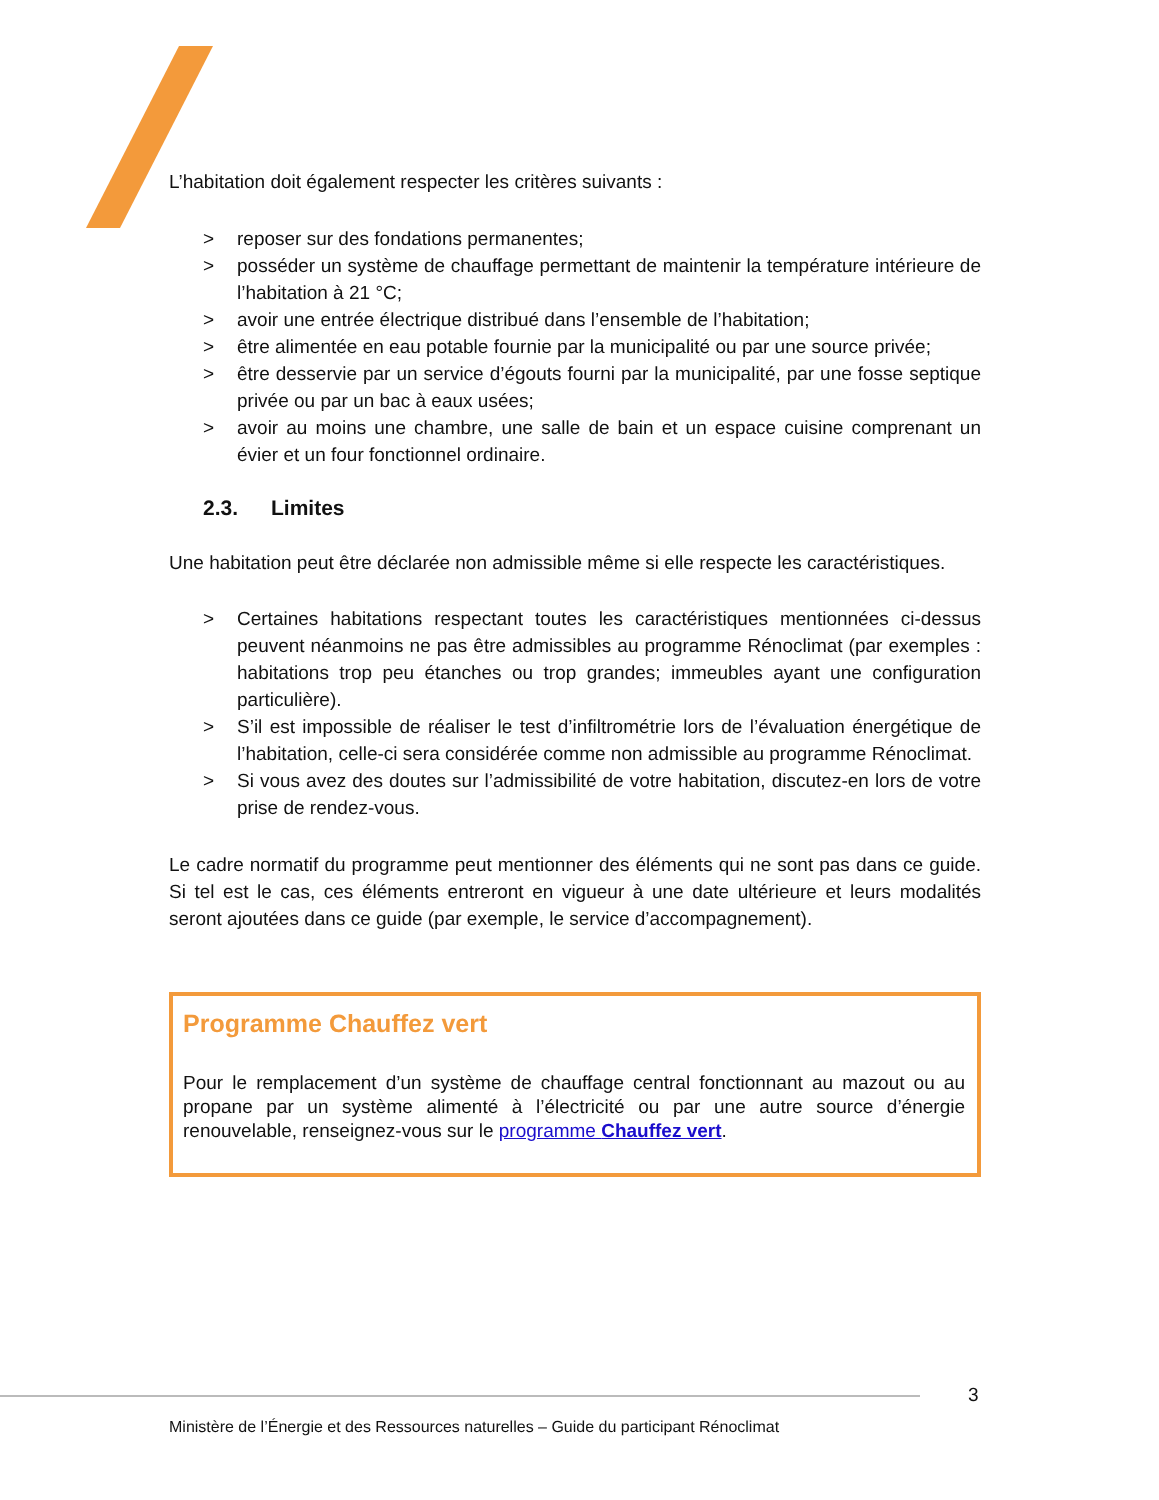L’habitation doit également respecter les critères suivants :
> reposer sur des fondations permanentes;
> posséder un système de chauffage permettant de maintenir la température intérieure de l’habitation à 21 °C;
> avoir une entrée électrique distribué dans l’ensemble de l’habitation;
> être alimentée en eau potable fournie par la municipalité ou par une source privée;
> être desservie par un service d’égouts fourni par la municipalité, par une fosse septique privée ou par un bac à eaux usées;
> avoir au moins une chambre, une salle de bain et un espace cuisine comprenant un évier et un four fonctionnel ordinaire.
2.3. Limites
Une habitation peut être déclarée non admissible même si elle respecte les caractéristiques.
> Certaines habitations respectant toutes les caractéristiques mentionnées ci-dessus peuvent néanmoins ne pas être admissibles au programme Rénoclimat (par exemples : habitations trop peu étanches ou trop grandes; immeubles ayant une configuration particulière).
> S’il est impossible de réaliser le test d’infiltrométrie lors de l’évaluation énergétique de l’habitation, celle-ci sera considérée comme non admissible au programme Rénoclimat.
> Si vous avez des doutes sur l’admissibilité de votre habitation, discutez-en lors de votre prise de rendez-vous.
Le cadre normatif du programme peut mentionner des éléments qui ne sont pas dans ce guide. Si tel est le cas, ces éléments entreront en vigueur à une date ultérieure et leurs modalités seront ajoutées dans ce guide (par exemple, le service d’accompagnement).
Programme Chauffez vert
Pour le remplacement d’un système de chauffage central fonctionnant au mazout ou au propane par un système alimenté à l’électricité ou par une autre source d’énergie renouvelable, renseignez-vous sur le programme Chauffez vert.
3
Ministère de l’Énergie et des Ressources naturelles – Guide du participant Rénoclimat